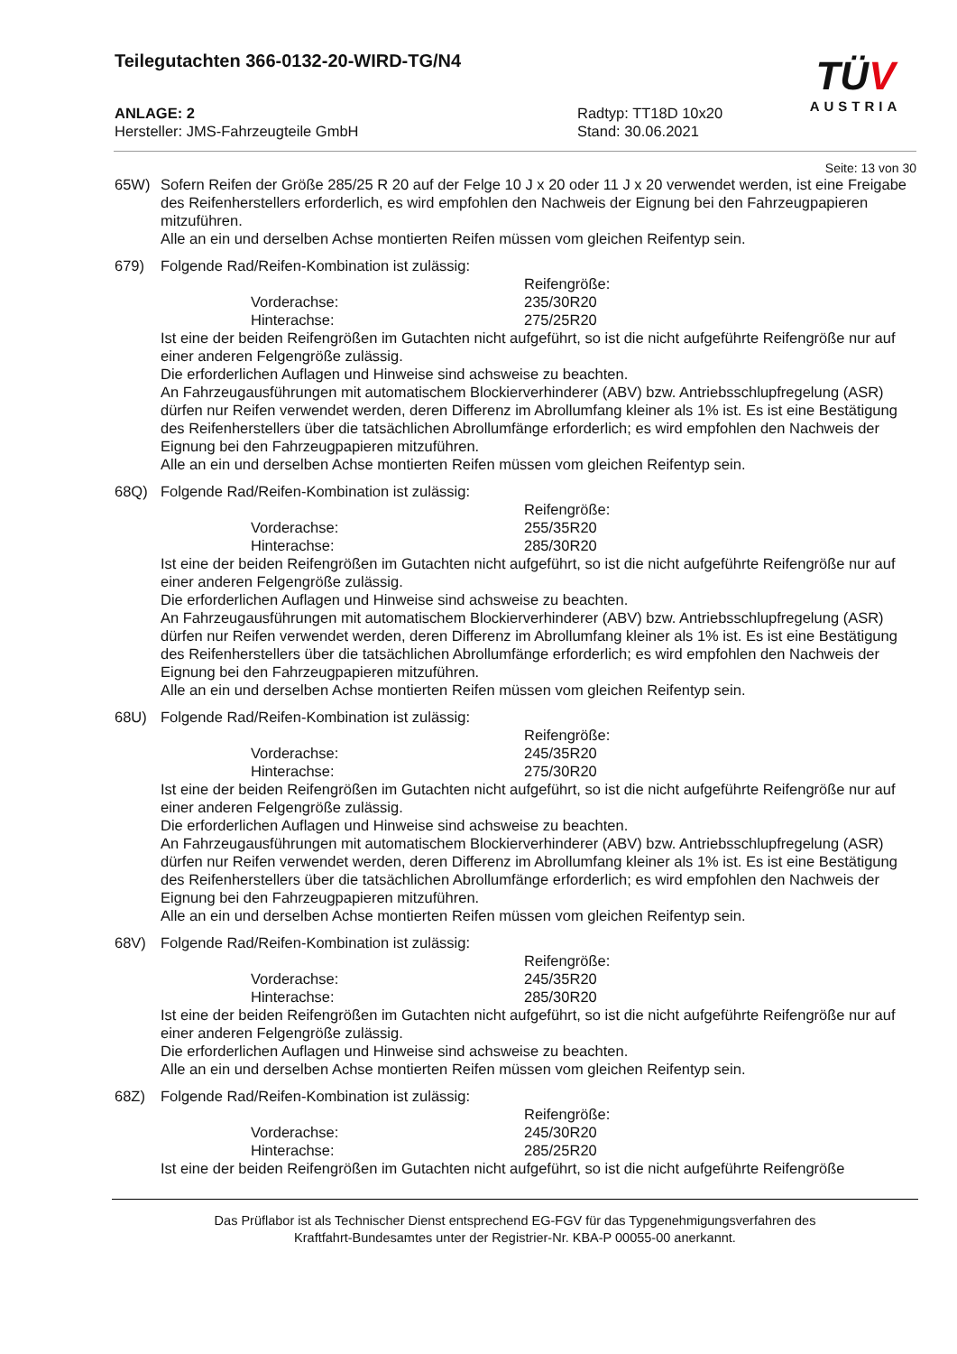Teilegutachten 366-0132-20-WIRD-TG/N4
TÜV
AUSTRIA
ANLAGE: 2
Hersteller: JMS-Fahrzeugteile GmbH
Radtyp: TT18D 10x20
Stand: 30.06.2021
Seite: 13 von 30
65W) Sofern Reifen der Größe 285/25 R 20 auf der Felge 10 J x 20 oder 11 J x 20 verwendet werden, ist eine Freigabe des Reifenherstellers erforderlich, es wird empfohlen den Nachweis der Eignung bei den Fahrzeugpapieren mitzuführen.
Alle an ein und derselben Achse montierten Reifen müssen vom gleichen Reifentyp sein.
679) Folgende Rad/Reifen-Kombination ist zulässig:
Reifengröße: Vorderachse: 235/30R20 Hinterachse: 275/25R20
Ist eine der beiden Reifengrößen im Gutachten nicht aufgeführt, so ist die nicht aufgeführte Reifengröße nur auf einer anderen Felgengröße zulässig.
Die erforderlichen Auflagen und Hinweise sind achsweise zu beachten.
An Fahrzeugausführungen mit automatischem Blockierverhinderer (ABV) bzw. Antriebsschlupfregelung (ASR) dürfen nur Reifen verwendet werden, deren Differenz im Abrollumfang kleiner als 1% ist. Es ist eine Bestätigung des Reifenherstellers über die tatsächlichen Abrollumfänge erforderlich; es wird empfohlen den Nachweis der Eignung bei den Fahrzeugpapieren mitzuführen.
Alle an ein und derselben Achse montierten Reifen müssen vom gleichen Reifentyp sein.
68Q) Folgende Rad/Reifen-Kombination ist zulässig:
Reifengröße: Vorderachse: 255/35R20 Hinterachse: 285/30R20
Ist eine der beiden Reifengrößen im Gutachten nicht aufgeführt, so ist die nicht aufgeführte Reifengröße nur auf einer anderen Felgengröße zulässig.
Die erforderlichen Auflagen und Hinweise sind achsweise zu beachten.
An Fahrzeugausführungen mit automatischem Blockierverhinderer (ABV) bzw. Antriebsschlupfregelung (ASR) dürfen nur Reifen verwendet werden, deren Differenz im Abrollumfang kleiner als 1% ist. Es ist eine Bestätigung des Reifenherstellers über die tatsächlichen Abrollumfänge erforderlich; es wird empfohlen den Nachweis der Eignung bei den Fahrzeugpapieren mitzuführen.
Alle an ein und derselben Achse montierten Reifen müssen vom gleichen Reifentyp sein.
68U) Folgende Rad/Reifen-Kombination ist zulässig:
Reifengröße: Vorderachse: 245/35R20 Hinterachse: 275/30R20
Ist eine der beiden Reifengrößen im Gutachten nicht aufgeführt, so ist die nicht aufgeführte Reifengröße nur auf einer anderen Felgengröße zulässig.
Die erforderlichen Auflagen und Hinweise sind achsweise zu beachten.
An Fahrzeugausführungen mit automatischem Blockierverhinderer (ABV) bzw. Antriebsschlupfregelung (ASR) dürfen nur Reifen verwendet werden, deren Differenz im Abrollumfang kleiner als 1% ist. Es ist eine Bestätigung des Reifenherstellers über die tatsächlichen Abrollumfänge erforderlich; es wird empfohlen den Nachweis der Eignung bei den Fahrzeugpapieren mitzuführen.
Alle an ein und derselben Achse montierten Reifen müssen vom gleichen Reifentyp sein.
68V) Folgende Rad/Reifen-Kombination ist zulässig:
Reifengröße: Vorderachse: 245/35R20 Hinterachse: 285/30R20
Ist eine der beiden Reifengrößen im Gutachten nicht aufgeführt, so ist die nicht aufgeführte Reifengröße nur auf einer anderen Felgengröße zulässig.
Die erforderlichen Auflagen und Hinweise sind achsweise zu beachten.
Alle an ein und derselben Achse montierten Reifen müssen vom gleichen Reifentyp sein.
68Z) Folgende Rad/Reifen-Kombination ist zulässig:
Reifengröße: Vorderachse: 245/30R20 Hinterachse: 285/25R20
Ist eine der beiden Reifengrößen im Gutachten nicht aufgeführt, so ist die nicht aufgeführte Reifengröße
Das Prüflabor ist als Technischer Dienst entsprechend EG-FGV für das Typgenehmigungsverfahren des
Kraftfahrt-Bundesamtes unter der Registrier-Nr. KBA-P 00055-00 anerkannt.